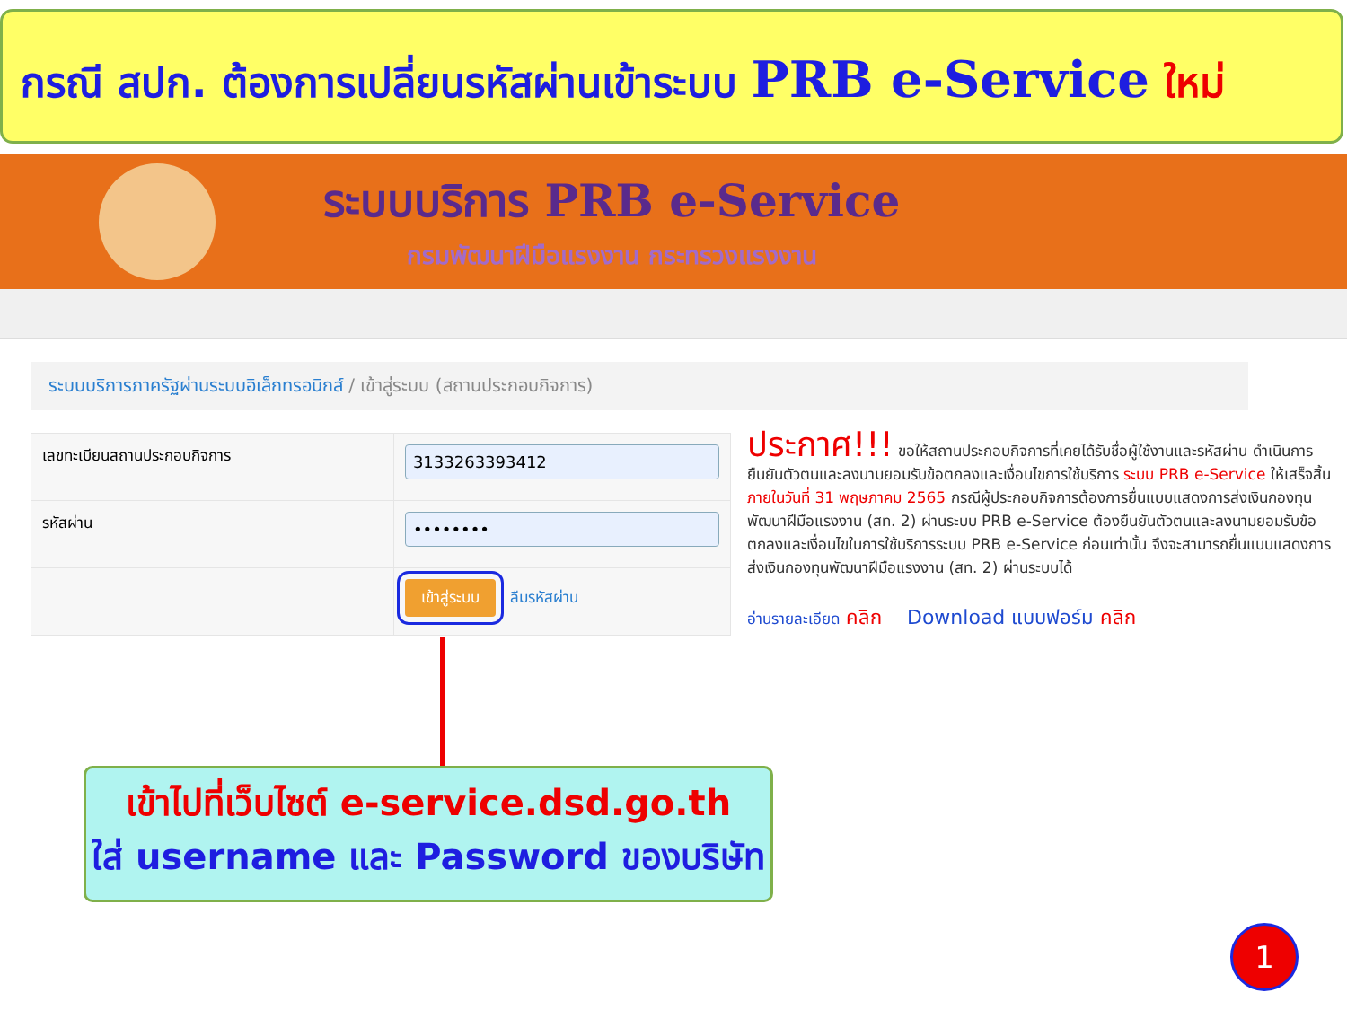กรณี สปก. ต้องการเปลี่ยนรหัสผ่านเข้าระบบ PRB e-Service ใหม่
ระบบบริการ PRB e-Service
กรมพัฒนาฝีมือแรงงาน กระทรวงแรงงาน
ระบบบริการภาครัฐผ่านระบบอิเล็กทรอนิกส์ / เข้าสู่ระบบ (สถานประกอบกิจการ)
| เลขทะเบียนสถานประกอบกิจการ | 3133263393412 |
| รหัสผ่าน | •••••••• |
| | เข้าสู่ระบบ ลืมรหัสผ่าน |
ประกาศ!!! ขอให้สถานประกอบกิจการที่เคยได้รับชื่อผู้ใช้งานและรหัสผ่าน ดำเนินการยืนยันตัวตนและลงนามยอมรับข้อตกลงและเงื่อนไขการใช้บริการ ระบบ PRB e-Service ให้เสร็จสิ้น ภายในวันที่ 31 พฤษภาคม 2565 กรณีผู้ประกอบกิจการต้องการยื่นแบบแสดงการส่งเงินกองทุนพัฒนาฝีมือแรงงาน (สท. 2) ผ่านระบบ PRB e-Service ต้องยืนยันตัวตนและลงนามยอมรับข้อตกลงและเงื่อนไขในการใช้บริการระบบ PRB e-Service ก่อนเท่านั้น จึงจะสามารถยื่นแบบแสดงการส่งเงินกองทุนพัฒนาฝีมือแรงงาน (สท. 2) ผ่านระบบได้
อ่านรายละเอียด คลิก Download แบบฟอร์ม คลิก
เข้าไปที่เว็บไซต์ e-service.dsd.go.th
ใส่ username และ Password ของบริษัท
1